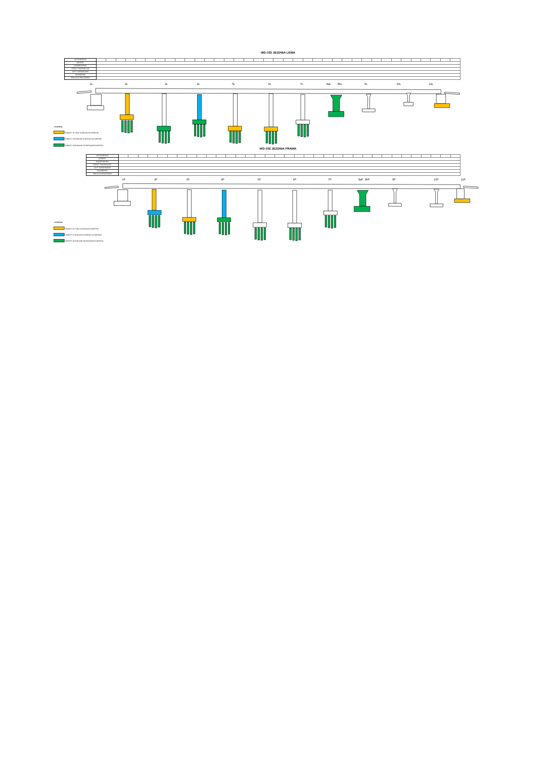WD-102 JEZDNIA LEWA
| ANTYKOROZJA | | | | | | | | | | | | | | | | | | | | | | | | | | | | | | | | | | | | | |
| BARIERY | | | | | | | | | | | | | | | | | | | | | | | | | | | | | | | | | | | | | |
| NAWIERZCHNIA | | | | | | | | | | | | | | | | | | | | | | | | | | | | | | | | | | | | | |
| ASFALT TWARDOLANY | | | | | | | | | | | | | | | | | | | | | | | | | | | | | | | | | | | | | |
| KAPY CHODNIKOWE | | | | | | | | | | | | | | | | | | | | | | | | | | | | | | | | | | | | | |
| KRAWĘŻNIKI | | | | | | | | | | | | | | | | | | | | | | | | | | | | | | | | | | | | | |
| IZOLACJA ARKUSZOWA | | | | | | | | | | | | | | | | | | | | | | | | | | | | | | | | | | | | | |
1L
2L
3L
4L
5L
6L
7L
8aL
8bL
9L
10L
11L
LEGENDA:
ROBOTY W TOKU W BIEŻĄCYM OKRESIE
ROBOTY WYKONANE W BIEŻĄCYM OKRESIE
ROBOTY WYKONANE DO BIEŻĄCEGO OKRESU
WD-102 JEZDNIA PRAWA
| ANTYKOROZJA | | | | | | | | | | | | | | | | | | | | | | | | | | | | | | | | | | | |
| BARIERY | | | | | | | | | | | | | | | | | | | | | | | | | | | | | | | | | | | |
| NAWIERZCHNIA | | | | | | | | | | | | | | | | | | | | | | | | | | | | | | | | | | | |
| ASFALT TWARDOLANY | | | | | | | | | | | | | | | | | | | | | | | | | | | | | | | | | | | |
| KAPY CHODNIKOWE | | | | | | | | | | | | | | | | | | | | | | | | | | | | | | | | | | | |
| KRAWĘŻNIKI | | | | | | | | | | | | | | | | | | | | | | | | | | | | | | | | | | | |
| IZOLACJA ARKUSZOWA | | | | | | | | | | | | | | | | | | | | | | | | | | | | | | | | | | | |
1P
2P
3P
4P
5P
6P
7P
8aP
8bP
9P
10P
11P
LEGENDA:
ROBOTY W TOKU W BIEŻĄCYM OKRESIE
ROBOTY WYKONANE W BIEŻĄCYM OKRESIE
ROBOTY WYKONANE DO BIEŻĄCEGO OKRESU